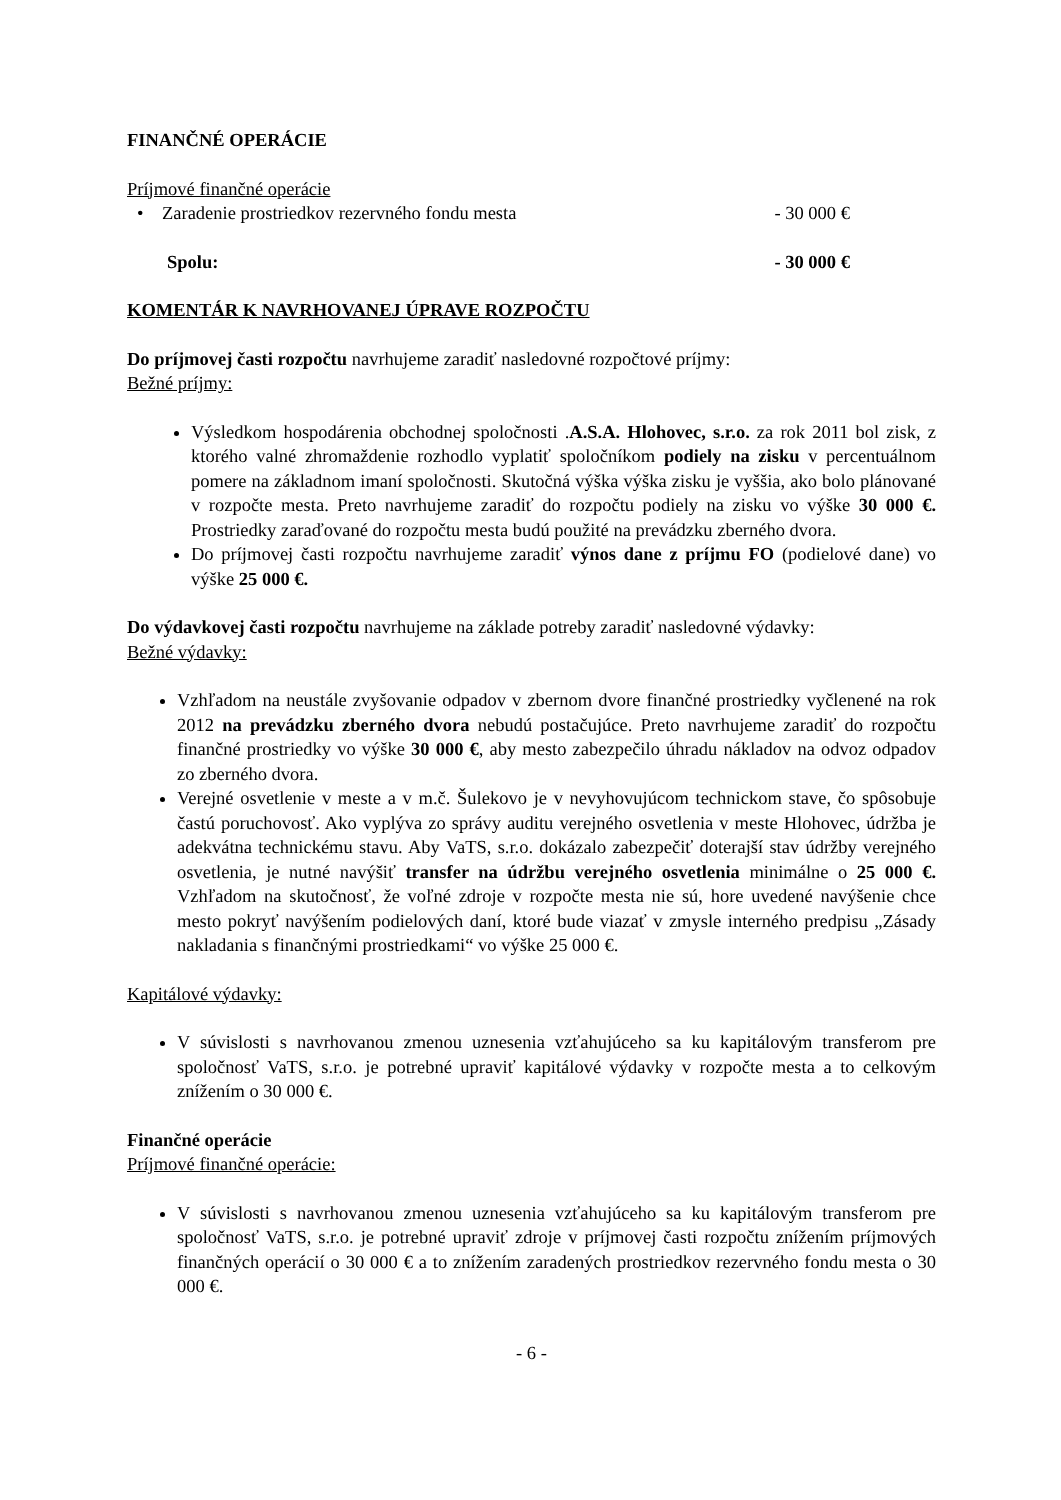FINANČNÉ OPERÁCIE
Príjmové finančné operácie
• Zaradenie prostriedkov rezervného fondu mesta - 30 000 €
Spolu: - 30 000 €
KOMENTÁR K NAVRHOVANEJ ÚPRAVE ROZPOČTU
Do príjmovej časti rozpočtu navrhujeme zaradiť nasledovné rozpočtové príjmy:
Bežné príjmy:
Výsledkom hospodárenia obchodnej spoločnosti .A.S.A. Hlohovec, s.r.o. za rok 2011 bol zisk, z ktorého valné zhromaždenie rozhodlo vyplatiť spoločníkom podiely na zisku v percentuálnom pomere na základnom imaní spoločnosti. Skutočná výška výška zisku je vyššia, ako bolo plánované v rozpočte mesta. Preto navrhujeme zaradiť do rozpočtu podiely na zisku vo výške 30 000 €. Prostriedky zaraďované do rozpočtu mesta budú použité na prevádzku zberného dvora.
Do príjmovej časti rozpočtu navrhujeme zaradiť výnos dane z príjmu FO (podielové dane) vo výške 25 000 €.
Do výdavkovej časti rozpočtu navrhujeme na základe potreby zaradiť nasledovné výdavky:
Bežné výdavky:
Vzhľadom na neustále zvyšovanie odpadov v zbernom dvore finančné prostriedky vyčlenené na rok 2012 na prevádzku zberného dvora nebudú postačujúce. Preto navrhujeme zaradiť do rozpočtu finančné prostriedky vo výške 30 000 €, aby mesto zabezpečilo úhradu nákladov na odvoz odpadov zo zberného dvora.
Verejné osvetlenie v meste a v m.č. Šulekovo je v nevyhovujúcom technickom stave, čo spôsobuje častú poruchovosť. Ako vyplýva zo správy auditu verejného osvetlenia v meste Hlohovec, údržba je adekvátna technickému stavu. Aby VaTS, s.r.o. dokázalo zabezpečiť doterajší stav údržby verejného osvetlenia, je nutné navýšiť transfer na údržbu verejného osvetlenia minimálne o 25 000 €. Vzhľadom na skutočnosť, že voľné zdroje v rozpočte mesta nie sú, hore uvedené navýšenie chce mesto pokryť navýšením podielových daní, ktoré bude viazať v zmysle interného predpisu „Zásady nakladania s finančnými prostriedkami“ vo výške 25 000 €.
Kapitálové výdavky:
V súvislosti s navrhovanou zmenou uznesenia vzťahujúceho sa ku kapitálovým transferom pre spoločnosť VaTS, s.r.o. je potrebné upraviť kapitálové výdavky v rozpočte mesta a to celkovým znížením o 30 000 €.
Finančné operácie
Príjmové finančné operácie:
V súvislosti s navrhovanou zmenou uznesenia vzťahujúceho sa ku kapitálovým transferom pre spoločnosť VaTS, s.r.o. je potrebné upraviť zdroje v príjmovej časti rozpočtu znížením príjmových finančných operácií o 30 000 € a to znížením zaradených prostriedkov rezervného fondu mesta o 30 000 €.
- 6 -